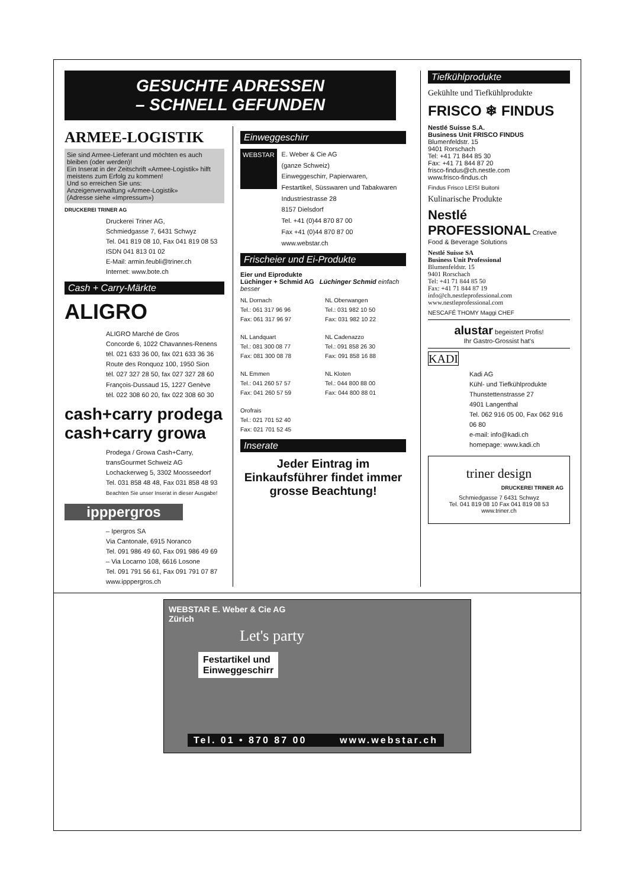GESUCHTE ADRESSEN
– SCHNELL GEFUNDEN
ARMEE-LOGISTIK
Sie sind Armee-Lieferant und möchten es auch bleiben (oder werden)!
Ein Inserat in der Zeitschrift «Armee-Logistik» hilft meistens zum Erfolg zu kommen!
Und so erreichen Sie uns:
Anzeigenverwaltung «Armee-Logistik»
(Adresse siehe «Impressum»)
DRUCKEREI TRINER AG
Druckerei Triner AG,
Schmiedgasse 7, 6431 Schwyz
Tel. 041 819 08 10, Fax 041 819 08 53
ISDN 041 813 01 02
E-Mail: armin.feubli@triner.ch
Internet: www.bote.ch
Cash + Carry-Märkte
ALIGRO
ALIGRO Marché de Gros
Concorde 6, 1022 Chavannes-Renens
tél. 021 633 36 00, fax 021 633 36 36
Route des Ronquoz 100, 1950 Sion
tél. 027 327 28 50, fax 027 327 28 60
François-Dussaud 15, 1227 Genève
tél. 022 308 60 20, fax 022 308 60 30
cash+carry prodega cash+carry growa
Prodega / Growa Cash+Carry,
transGourmet Schweiz AG
Lochackerweg 5, 3302 Moosseedorf
Tel. 031 858 48 48, Fax 031 858 48 93
Beachten Sie unser Inserat in dieser Ausgabe!
ipppergros
– Ipergros SA
Via Cantonale, 6915 Noranco
Tel. 091 986 49 60, Fax 091 986 49 69
– Via Locarno 108, 6616 Losone
Tel. 091 791 56 61, Fax 091 791 07 87
www.ipppergros.ch
Einweggeschirr
WEBSTAR
E. Weber & Cie AG
(ganze Schweiz)
Einweggeschirr, Papierwaren,
Festartikel, Süsswaren und Tabakwaren
Industriestrasse 28
8157 Dielsdorf
Tel. +41 (0)44 870 87 00
Fax +41 (0)44 870 87 00
www.webstar.ch
Frischeier und Ei-Produkte
Eier und Eiprodukte
Lüchinger + Schmid AG Lüchinger Schmid einfach besser
NL Dornach
Tel.: 061 317 96 96
Fax: 061 317 96 97
NL Oberwangen
Tel.: 031 982 10 50
Fax: 031 982 10 22
NL Landquart
Tel.: 081 300 08 77
Fax: 081 300 08 78
NL Cadenazzo
Tel.: 091 858 26 30
Fax: 091 858 16 88
NL Emmen
Tel.: 041 260 57 57
Fax: 041 260 57 59
NL Kloten
Tel.: 044 800 88 00
Fax: 044 800 88 01
Orofrais
Tel.: 021 701 52 40
Fax: 021 701 52 45
Inserate
Jeder Eintrag im Einkaufsführer findet immer grosse Beachtung!
Tiefkühlprodukte
Gekühlte und Tiefkühlprodukte
FRISCO ❄ FINDUS
Nestlé Suisse S.A.
Business Unit FRISCO FINDUS
Blumenfeldstr. 15
9401 Rorschach
Tel: +41 71 844 85 30
Fax: +41 71 844 87 20
frisco-findus@ch.nestle.com
www.frisco-findus.ch
Findus Frisco LEISI Buitoni
Kulinarische Produkte
Nestlé PROFESSIONAL Creative Food & Beverage Solutions
Nestlé Suisse SA
Business Unit Professional
Blumenfeldstr. 15
9401 Rorschach
Tel: +41 71 844 85 50
Fax: +41 71 844 87 19
info@ch.nestleprofessional.com
www.nestleprofessional.com
NESCAFÉ THOMY Maggi CHEF
alustar begeistert Profis!
Ihr Gastro-Grossist hat's
KADI
Kadi AG
Kühl- und Tiefkühlprodukte
Thunstettenstrasse 27
4901 Langenthal
Tel. 062 916 05 00, Fax 062 916 06 80
e-mail: info@kadi.ch
homepage: www.kadi.ch
triner design
DRUCKEREI TRINER AG
Schmiedgasse 7 6431 Schwyz
Tel. 041 819 08 10 Fax 041 819 08 53 www.triner.ch
WEBSTAR E. Weber & Cie AG
Zürich
Let's party
Festartikel und
Einweggeschirr
Tel. 01 • 870 87 00 www.webstar.ch